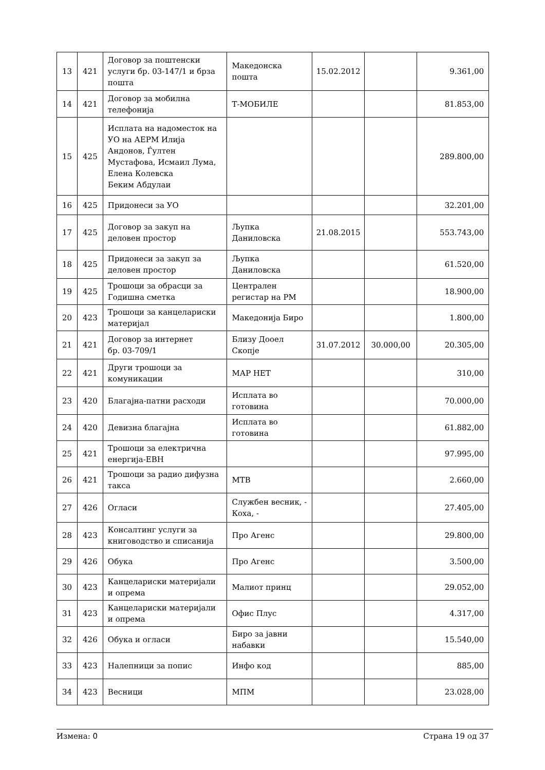| 13 | 421 | Договор за поштенски услуги бр. 03-147/1 и брза пошта | Македонска пошта | 15.02.2012 | | 9.361,00 |
| 14 | 421 | Договор за мобилна телефонија | Т-МОБИЛЕ | | | 81.853,00 |
| 15 | 425 | Исплата на надоместок на УО на АЕРМ Илија Андонов, Ѓултен Мустафова, Исмаил Лума, Елена Колевска Беким Абдулаи | | | | 289.800,00 |
| 16 | 425 | Придонеси за УО | | | | 32.201,00 |
| 17 | 425 | Договор за закуп на деловен простор | Љупка Даниловска | 21.08.2015 | | 553.743,00 |
| 18 | 425 | Придонеси за закуп за деловен простор | Љупка Даниловска | | | 61.520,00 |
| 19 | 425 | Трошоци за обрасци за Годишна сметка | Централен регистар на РМ | | | 18.900,00 |
| 20 | 423 | Трошоци за канцелариски материјал | Македонија Биро | | | 1.800,00 |
| 21 | 421 | Договор за интернет бр. 03-709/1 | Близу Дооел Скопје | 31.07.2012 | 30.000,00 | 20.305,00 |
| 22 | 421 | Други трошоци за комуникации | МАР НЕТ | | | 310,00 |
| 23 | 420 | Благајна-патни расходи | Исплата во готовина | | | 70.000,00 |
| 24 | 420 | Девизна благајна | Исплата во готовина | | | 61.882,00 |
| 25 | 421 | Трошоци за електрична енергија-ЕВН | | | | 97.995,00 |
| 26 | 421 | Трошоци за радио дифузна такса | МТВ | | | 2.660,00 |
| 27 | 426 | Огласи | Службен весник, - Коха, - | | | 27.405,00 |
| 28 | 423 | Консалтинг услуги за книговодство и списанија | Про Агенс | | | 29.800,00 |
| 29 | 426 | Обука | Про Агенс | | | 3.500,00 |
| 30 | 423 | Канцелариски материјали и опрема | Малиот принц | | | 29.052,00 |
| 31 | 423 | Канцелариски материјали и опрема | Офис Плус | | | 4.317,00 |
| 32 | 426 | Обука и огласи | Биро за јавни набавки | | | 15.540,00 |
| 33 | 423 | Налепници за попис | Инфо код | | | 885,00 |
| 34 | 423 | Весници | МПМ | | | 23.028,00 |
Измена: 0 Страна 19 од 37